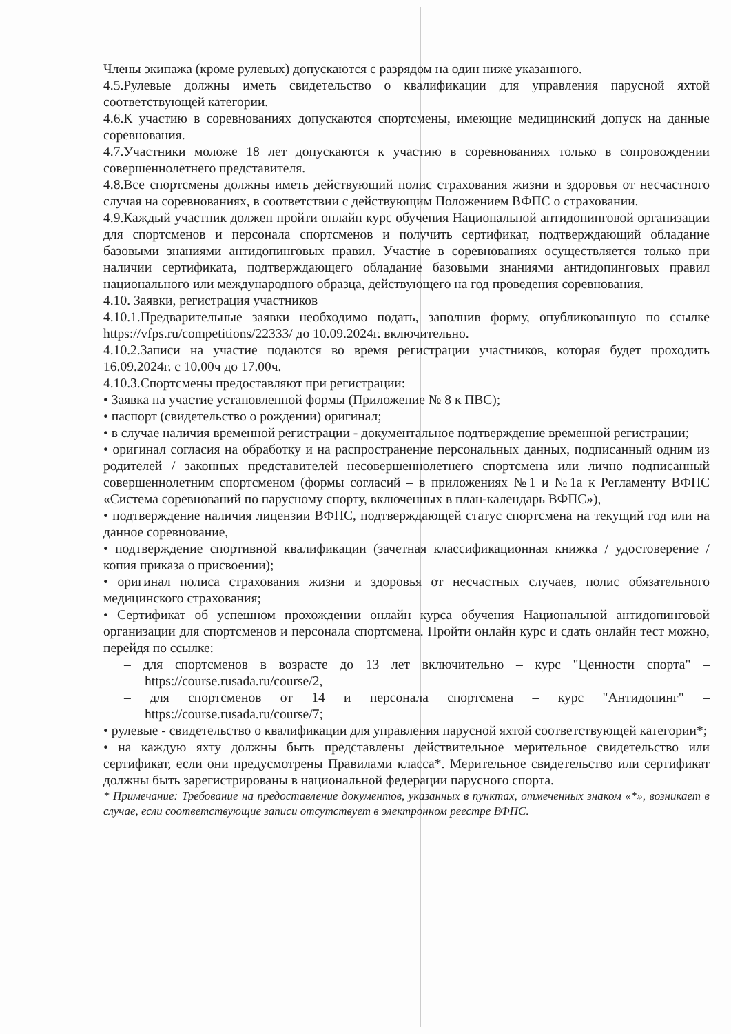Члены экипажа (кроме рулевых) допускаются с разрядом на один ниже указанного.
4.5.Рулевые должны иметь свидетельство о квалификации для управления парусной яхтой соответствующей категории.
4.6.К участию в соревнованиях допускаются спортсмены, имеющие медицинский допуск на данные соревнования.
4.7.Участники моложе 18 лет допускаются к участию в соревнованиях только в сопровождении совершеннолетнего представителя.
4.8.Все спортсмены должны иметь действующий полис страхования жизни и здоровья от несчастного случая на соревнованиях, в соответствии с действующим Положением ВФПС о страховании.
4.9.Каждый участник должен пройти онлайн курс обучения Национальной антидопинговой организации для спортсменов и персонала спортсменов и получить сертификат, подтверждающий обладание базовыми знаниями антидопинговых правил. Участие в соревнованиях осуществляется только при наличии сертификата, подтверждающего обладание базовыми знаниями антидопинговых правил национального или международного образца, действующего на год проведения соревнования.
4.10. Заявки, регистрация участников
4.10.1.Предварительные заявки необходимо подать, заполнив форму, опубликованную по ссылке https://vfps.ru/competitions/22333/ до 10.09.2024г. включительно.
4.10.2.Записи на участие подаются во время регистрации участников, которая будет проходить 16.09.2024г. с 10.00ч до 17.00ч.
4.10.3.Спортсмены предоставляют при регистрации:
• Заявка на участие установленной формы (Приложение № 8 к ПВС);
• паспорт (свидетельство о рождении) оригинал;
• в случае наличия временной регистрации - документальное подтверждение временной регистрации;
• оригинал согласия на обработку и на распространение персональных данных, подписанный одним из родителей / законных представителей несовершеннолетнего спортсмена или лично подписанный совершеннолетним спортсменом (формы согласий – в приложениях №1 и №1а к Регламенту ВФПС «Система соревнований по парусному спорту, включенных в план-календарь ВФПС»),
• подтверждение наличия лицензии ВФПС, подтверждающей статус спортсмена на текущий год или на данное соревнование,
• подтверждение спортивной квалификации (зачетная классификационная книжка / удостоверение / копия приказа о присвоении);
• оригинал полиса страхования жизни и здоровья от несчастных случаев, полис обязательного медицинского страхования;
• Сертификат об успешном прохождении онлайн курса обучения Национальной антидопинговой организации для спортсменов и персонала спортсмена. Пройти онлайн курс и сдать онлайн тест можно, перейдя по ссылке:
– для спортсменов в возрасте до 13 лет включительно – курс "Ценности спорта" – https://course.rusada.ru/course/2,
– для спортсменов от 14 и персонала спортсмена – курс "Антидопинг" – https://course.rusada.ru/course/7;
• рулевые - свидетельство о квалификации для управления парусной яхтой соответствующей категории*;
• на каждую яхту должны быть представлены действительное мерительное свидетельство или сертификат, если они предусмотрены Правилами класса*. Мерительное свидетельство или сертификат должны быть зарегистрированы в национальной федерации парусного спорта.
* Примечание: Требование на предоставление документов, указанных в пунктах, отмеченных знаком «*», возникает в случае, если соответствующие записи отсутствует в электронном реестре ВФПС.